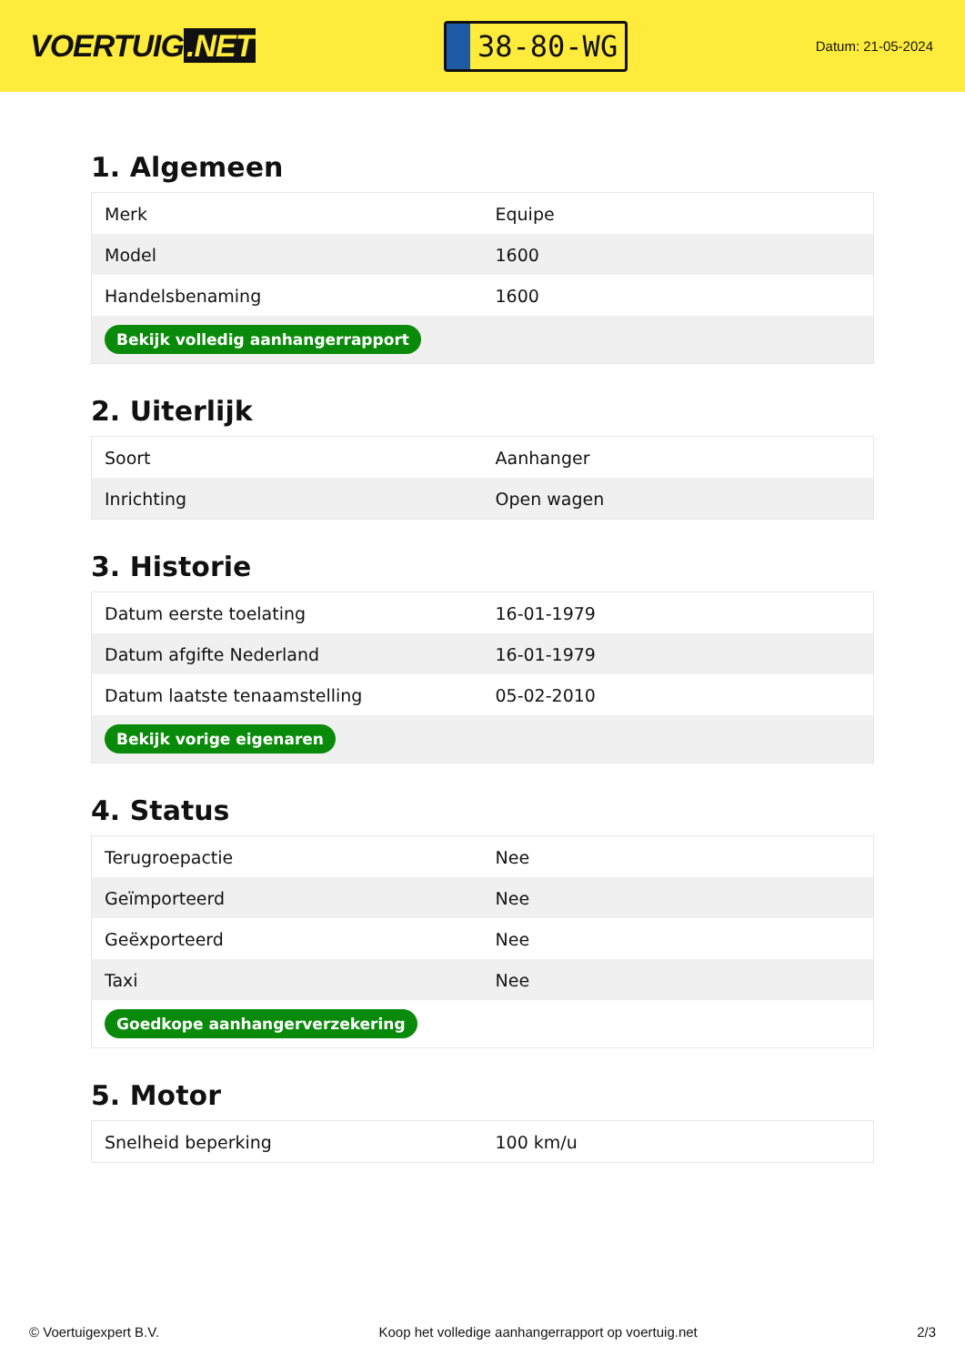VOERTUIG.NET
38-80-WG
Datum: 21-05-2024
1. Algemeen
| Merk | Equipe |
| Model | 1600 |
| Handelsbenaming | 1600 |
| Bekijk volledig aanhangerrapport | |
2. Uiterlijk
| Soort | Aanhanger |
| Inrichting | Open wagen |
3. Historie
| Datum eerste toelating | 16-01-1979 |
| Datum afgifte Nederland | 16-01-1979 |
| Datum laatste tenaamstelling | 05-02-2010 |
| Bekijk vorige eigenaren | |
4. Status
| Terugroepactie | Nee |
| Geïmporteerd | Nee |
| Geëxporteerd | Nee |
| Taxi | Nee |
| Goedkope aanhangerverzekering | |
5. Motor
| Snelheid beperking | 100 km/u |
© Voertuigexpert B.V. Koop het volledige aanhangerrapport op voertuig.net 2/3